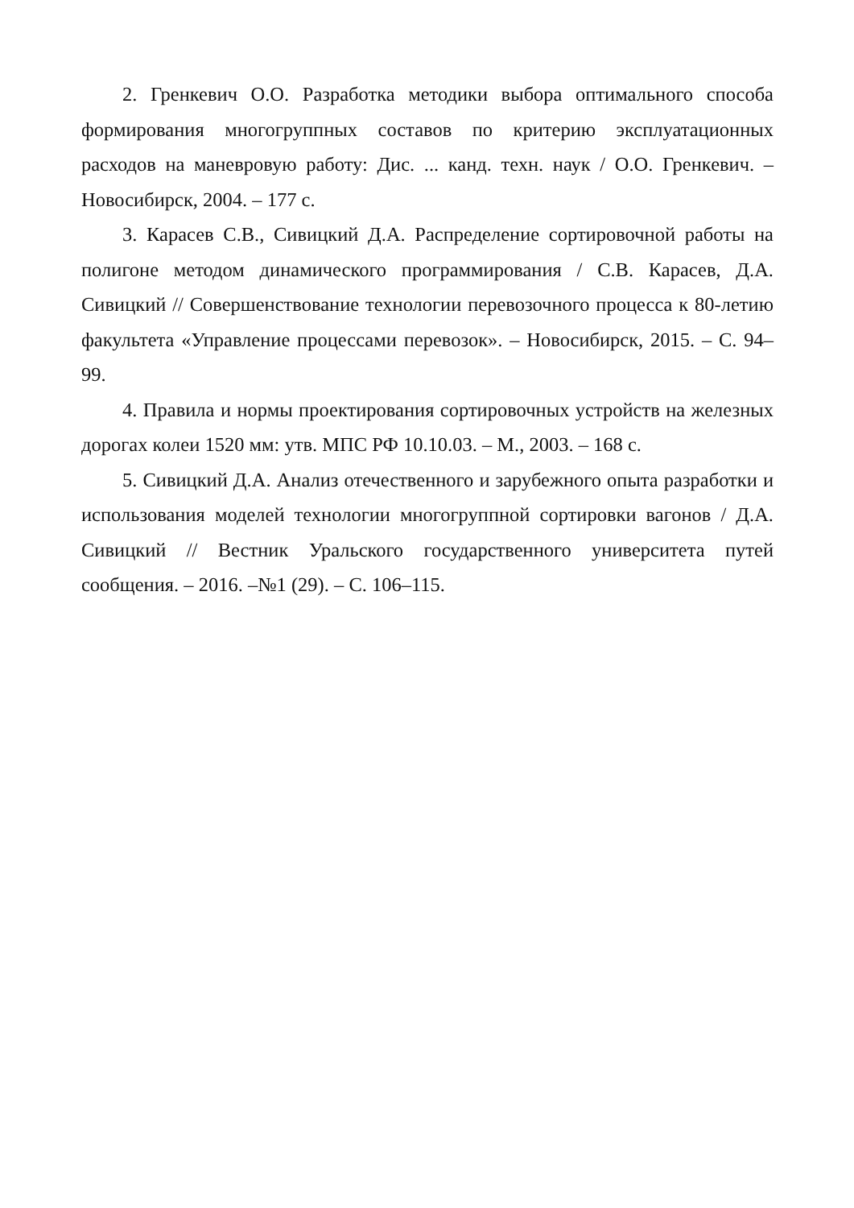2. Гренкевич О.О. Разработка методики выбора оптимального способа формирования многогруппных составов по критерию эксплуатационных расходов на маневровую работу: Дис. ... канд. техн. наук / О.О. Гренкевич. – Новосибирск, 2004. – 177 с.
3. Карасев С.В., Сивицкий Д.А. Распределение сортировочной работы на полигоне методом динамического программирования / С.В. Карасев, Д.А. Сивицкий // Совершенствование технологии перевозочного процесса к 80-летию факультета «Управление процессами перевозок». – Новосибирск, 2015. – С. 94–99.
4. Правила и нормы проектирования сортировочных устройств на железных дорогах колеи 1520 мм: утв. МПС РФ 10.10.03. – М., 2003. – 168 с.
5. Сивицкий Д.А. Анализ отечественного и зарубежного опыта разработки и использования моделей технологии многогруппной сортировки вагонов / Д.А. Сивицкий // Вестник Уральского государственного университета путей сообщения. – 2016. –№1 (29). – С. 106–115.